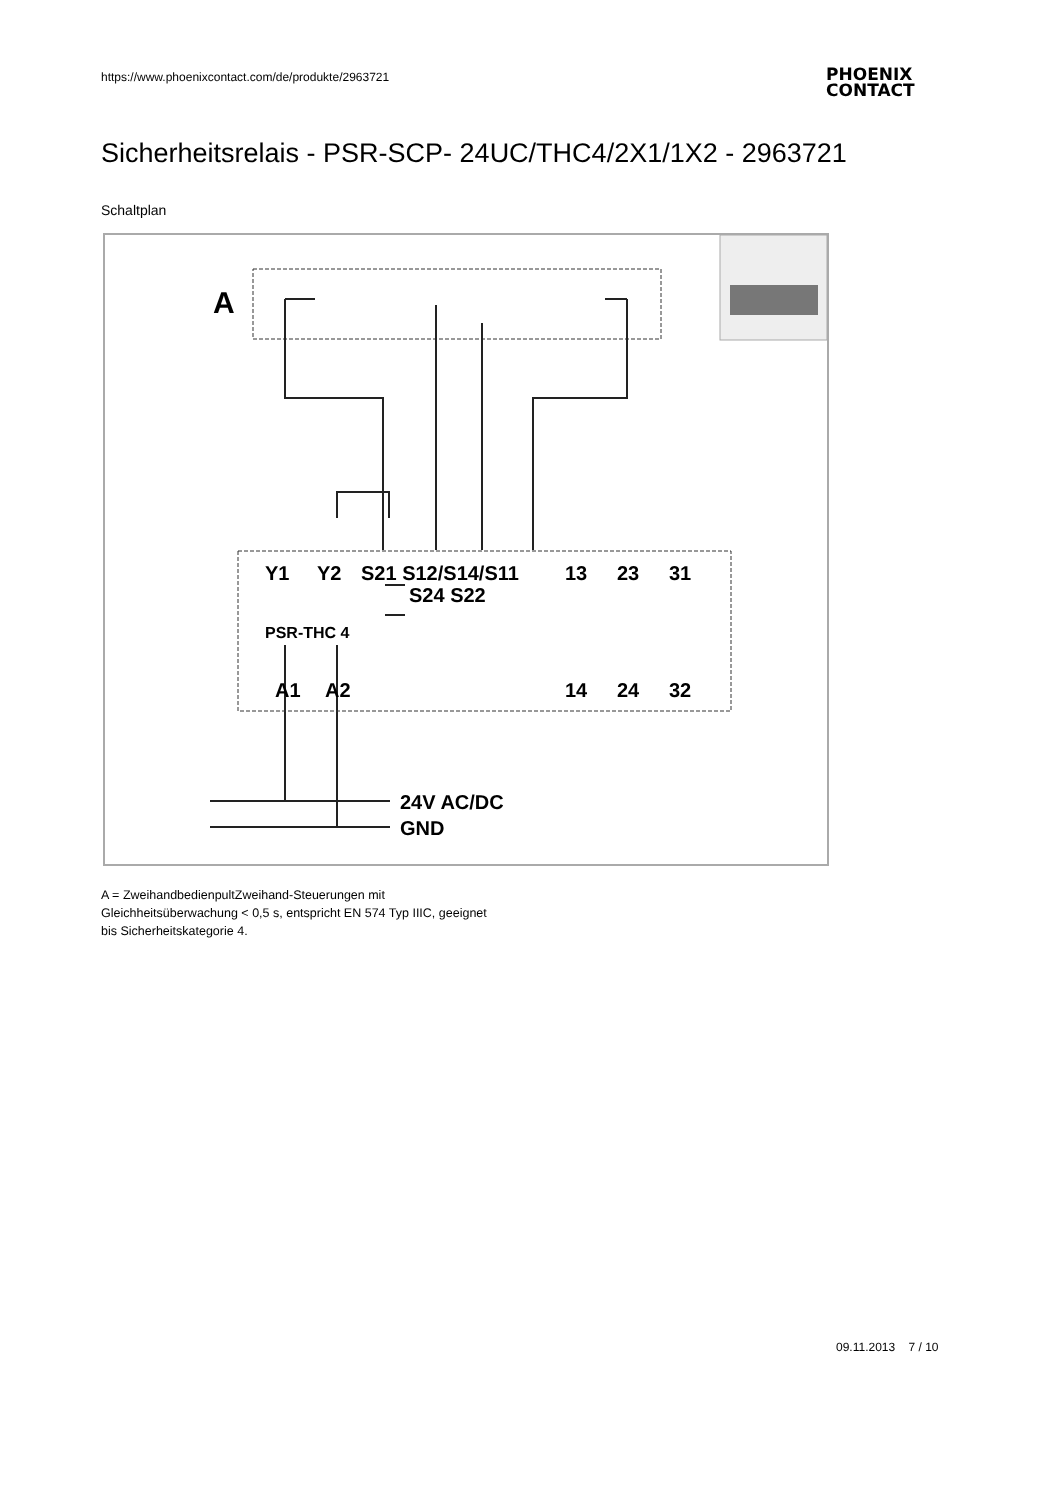https://www.phoenixcontact.com/de/produkte/2963721
PHOENIX
CONTACT
Sicherheitsrelais - PSR-SCP- 24UC/THC4/2X1/1X2 - 2963721
Schaltplan
A
Y1
Y2
S21 S12/S14/S11
S24 S22
13
23
31
A1
A2
14
24
32
24V AC/DC
GND
PSR-THC 4
A = ZweihandbedienpultZweihand-Steuerungen mit
Gleichheitsüberwachung < 0,5 s, entspricht EN 574 Typ IIIC, geeignet
bis Sicherheitskategorie 4.
09.11.2013 7 / 10